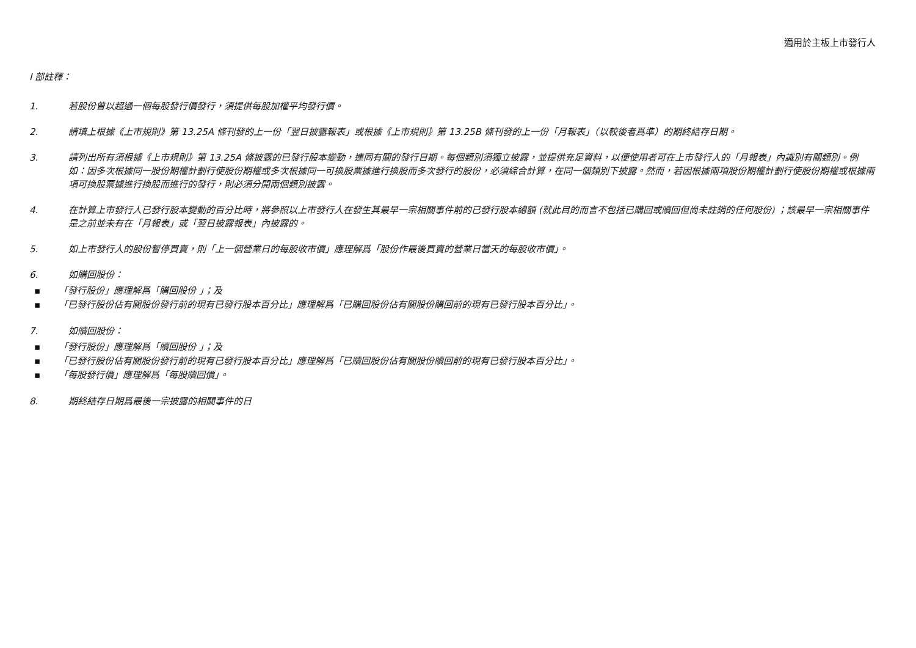適用於主板上市發行人
I 部註釋：
1. 若股份曾以超過一個每股發行價發行，須提供每股加權平均發行價。
2. 請填上根據《上市規則》第 13.25A 條刊發的上一份「翌日披露報表」或根據《上市規則》第 13.25B 條刊發的上一份「月報表」（以較後者爲準）的期終結存日期。
3. 請列出所有須根據《上市規則》第 13.25A 條披露的已發行股本變動，連同有關的發行日期。每個類別須獨立披露，並提供充足資料，以便使用者可在上市發行人的「月報表」內識別有關類別。例如：因多次根據同一股份期權計劃行使股份期權或多次根據同一可換股票據進行換股而多次發行的股份，必須綜合計算，在同一個類別下披露。然而，若因根據兩項股份期權計劃行使股份期權或根據兩項可換股票據進行換股而進行的發行，則必須分開兩個類別披露。
4. 在計算上市發行人已發行股本變動的百分比時，將參照以上市發行人在發生其最早一宗相關事件前的已發行股本總額 (就此目的而言不包括已購回或贖回但尚未註銷的任何股份) ；該最早一宗相關事件是之前並未有在「月報表」或「翌日披露報表」內披露的。
5. 如上市發行人的股份暫停買賣，則「上一個營業日的每股收市價」應理解爲「股份作最後買賣的營業日當天的每股收市價」。
6. 如購回股份：
▪ 「發行股份」應理解爲「購回股份 」；及
▪ 「已發行股份佔有關股份發行前的現有已發行股本百分比」應理解爲「已購回股份佔有關股份購回前的現有已發行股本百分比」。
7. 如贖回股份：
▪ 「發行股份」應理解爲「贖回股份 」；及
▪ 「已發行股份佔有關股份發行前的現有已發行股本百分比」應理解爲「已贖回股份佔有關股份贖回前的現有已發行股本百分比」。
▪ 「每股發行價」應理解爲「每股贖回價」。
8. 期終結存日期爲最後一宗披露的相關事件的日